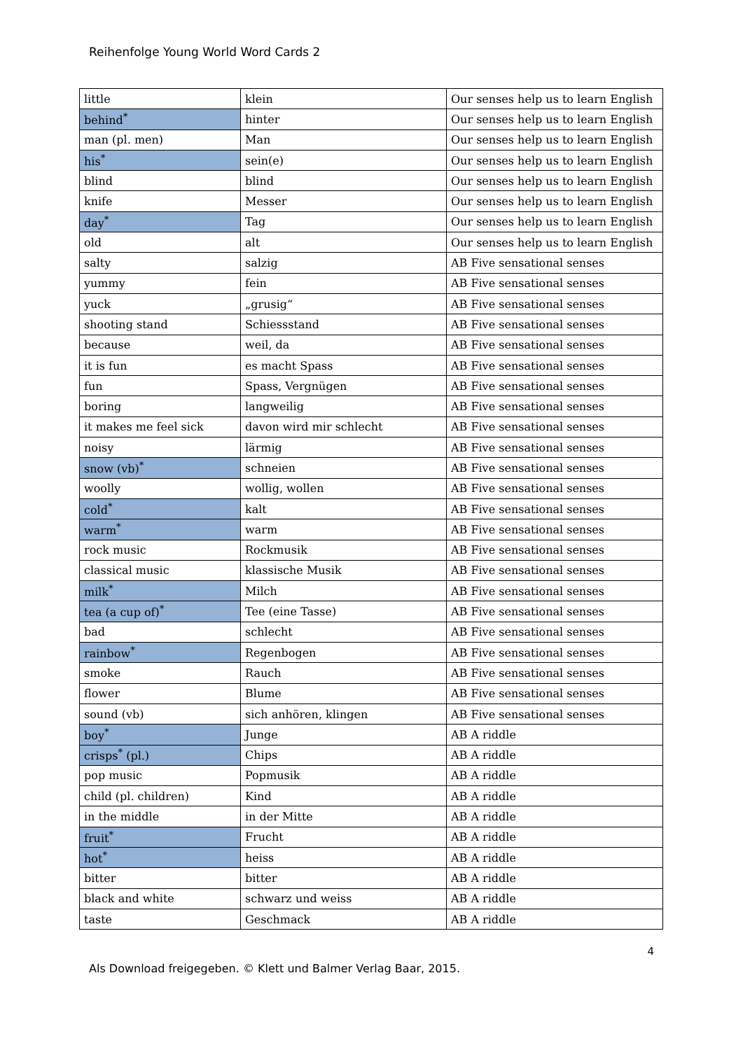Reihenfolge Young World Word Cards 2
| little | klein | Our senses help us to learn English |
| behind<sup>*</sup> | hinter | Our senses help us to learn English |
| man (pl. men) | Man | Our senses help us to learn English |
| his<sup>*</sup> | sein(e) | Our senses help us to learn English |
| blind | blind | Our senses help us to learn English |
| knife | Messer | Our senses help us to learn English |
| day<sup>*</sup> | Tag | Our senses help us to learn English |
| old | alt | Our senses help us to learn English |
| salty | salzig | AB Five sensational senses |
| yummy | fein | AB Five sensational senses |
| yuck | „grusig“ | AB Five sensational senses |
| shooting stand | Schiessstand | AB Five sensational senses |
| because | weil, da | AB Five sensational senses |
| it is fun | es macht Spass | AB Five sensational senses |
| fun | Spass, Vergnügen | AB Five sensational senses |
| boring | langweilig | AB Five sensational senses |
| it makes me feel sick | davon wird mir schlecht | AB Five sensational senses |
| noisy | lärmig | AB Five sensational senses |
| snow (vb)<sup>*</sup> | schneien | AB Five sensational senses |
| woolly | wollig, wollen | AB Five sensational senses |
| cold<sup>*</sup> | kalt | AB Five sensational senses |
| warm<sup>*</sup> | warm | AB Five sensational senses |
| rock music | Rockmusik | AB Five sensational senses |
| classical music | klassische Musik | AB Five sensational senses |
| milk<sup>*</sup> | Milch | AB Five sensational senses |
| tea (a cup of)<sup>*</sup> | Tee (eine Tasse) | AB Five sensational senses |
| bad | schlecht | AB Five sensational senses |
| rainbow<sup>*</sup> | Regenbogen | AB Five sensational senses |
| smoke | Rauch | AB Five sensational senses |
| flower | Blume | AB Five sensational senses |
| sound (vb) | sich anhören, klingen | AB Five sensational senses |
| boy<sup>*</sup> | Junge | AB A riddle |
| crisps<sup>*</sup> (pl.) | Chips | AB A riddle |
| pop music | Popmusik | AB A riddle |
| child (pl. children) | Kind | AB A riddle |
| in the middle | in der Mitte | AB A riddle |
| fruit<sup>*</sup> | Frucht | AB A riddle |
| hot<sup>*</sup> | heiss | AB A riddle |
| bitter | bitter | AB A riddle |
| black and white | schwarz und weiss | AB A riddle |
| taste | Geschmack | AB A riddle |
4
Als Download freigegeben. © Klett und Balmer Verlag Baar, 2015.